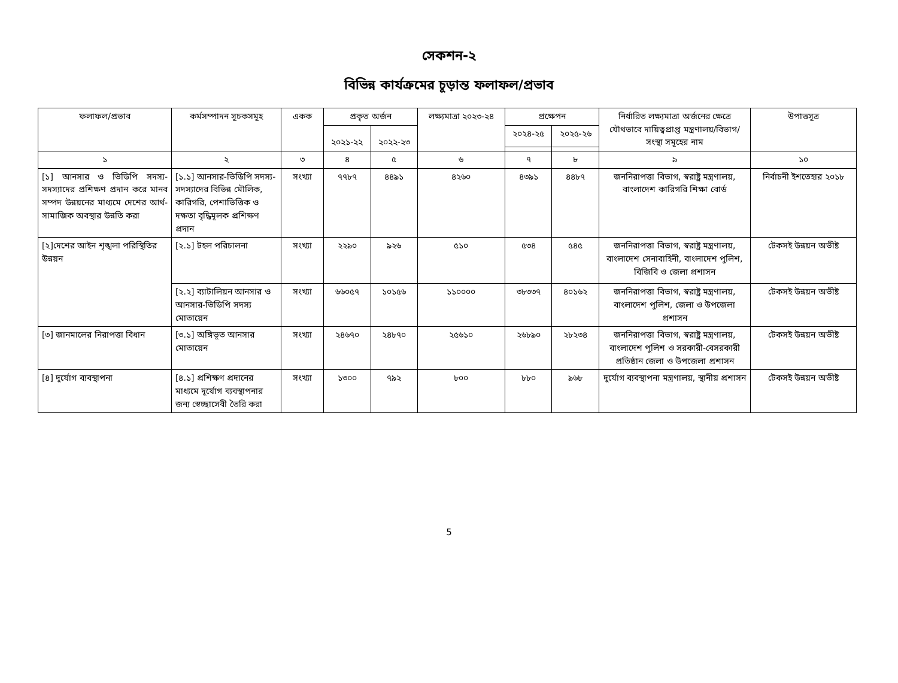সেকশন-২
বিভিন্ন কার্যক্রমের চূড়ান্ত ফলাফল/প্রভাব
| ফলাফল/প্রভাব | কর্মসম্পাদন সূচকসমূহ | একক | প্রকৃত অর্জন | | লক্ষ্যমাত্রা ২০২৩-২৪ | প্রক্ষেপন | | নির্ধারিত লক্ষ্যমাত্রা অর্জনের ক্ষেত্রে যৌথভাবে দায়িত্বপ্রাপ্ত মন্ত্রণালয়/বিভাগ/সংস্থা সমূহের নাম | উপাত্তসূত্র |
| --- | --- | --- | --- | --- | --- | --- | --- | --- | --- |
| | | | ২০২১-২২ | ২০২২-২৩ | | ২০২৪-২৫ | ২০২৫-২৬ | | |
| ১ | ২ | ৩ | ৪ | ৫ | ৬ | ৭ | ৮ | ৯ | ১০ |
| [১] আনসার ও ভিডিপি সদস্য-সদস্যাদের প্রশিক্ষণ প্রদান করে মানব সম্পদ উন্নয়নের মাধ্যমে দেশের আর্থ-সামাজিক অবস্থার উন্নতি করা | [১.১] আনসার-ভিডিপি সদস্য-সদস্যাদের বিভিন্ন মৌলিক, কারিগরি, পেশাভিত্তিক ও দক্ষতা বৃদ্ধিমূলক প্রশিক্ষণ প্রদান | সংখ্যা | ৭৭৮৭ | ৪৪৯১ | ৪২৬০ | ৪৩৯১ | ৪৪৮৭ | জননিরাপত্তা বিভাগ, স্বরাষ্ট্র মন্ত্রণালয়, বাংলাদেশ কারিগরি শিক্ষা বোর্ড | নির্বাচনী ইশতেহার ২০১৮ |
| [২]দেশের আইন শৃঙ্খলা পরিস্থিতির উন্নয়ন | [২.১] টহল পরিচালনা | সংখ্যা | ২২৯০ | ৯২৬ | ৫১০ | ৫৩৪ | ৫৪৫ | জননিরাপত্তা বিভাগ, স্বরাষ্ট্র মন্ত্রণালয়, বাংলাদেশ সেনাবাহিনী, বাংলাদেশ পুলিশ, বিজিবি ও জেলা প্রশাসন | টেকসই উন্নয়ন অভীষ্ট |
| | [২.২] ব্যাটালিয়ন আনসার ও আনসার-ভিডিপি সদস্য মোতায়েন | সংখ্যা | ৬৬০৫৭ | ১০১৫৬ | ১১০০০০ | ৩৮৩৩৭ | ৪০১৬২ | জননিরাপত্তা বিভাগ, স্বরাষ্ট্র মন্ত্রণালয়, বাংলাদেশ পুলিশ, জেলা ও উপজেলা প্রশাসন | টেকসই উন্নয়ন অভীষ্ট |
| [৩] জানমালের নিরাপত্তা বিধান | [৩.১] অঙ্গিভূত আনসার মোতায়েন | সংখ্যা | ২৪৬৭০ | ২৪৮৭০ | ২৫৬১০ | ২৬৮৯০ | ২৮২৩৪ | জননিরাপত্তা বিভাগ, স্বরাষ্ট্র মন্ত্রণালয়, বাংলাদেশ পুলিশ ও সরকারী-বেসরকারী প্রতিষ্ঠান জেলা ও উপজেলা প্রশাসন | টেকসই উন্নয়ন অভীষ্ট |
| [৪] দূর্যোগ ব্যবস্থাপনা | [৪.১] প্রশিক্ষণ প্রদানের মাধ্যমে দূর্যোগ ব্যবস্থাপনার জন্য স্বেচ্ছাসেবী তৈরি করা | সংখ্যা | ১৩০০ | ৭৯২ | ৮০০ | ৮৮০ | ৯৬৮ | দূর্যোগ ব্যবস্থাপনা মন্ত্রণালয়, স্থানীয় প্রশাসন | টেকসই উন্নয়ন অভীষ্ট |
5